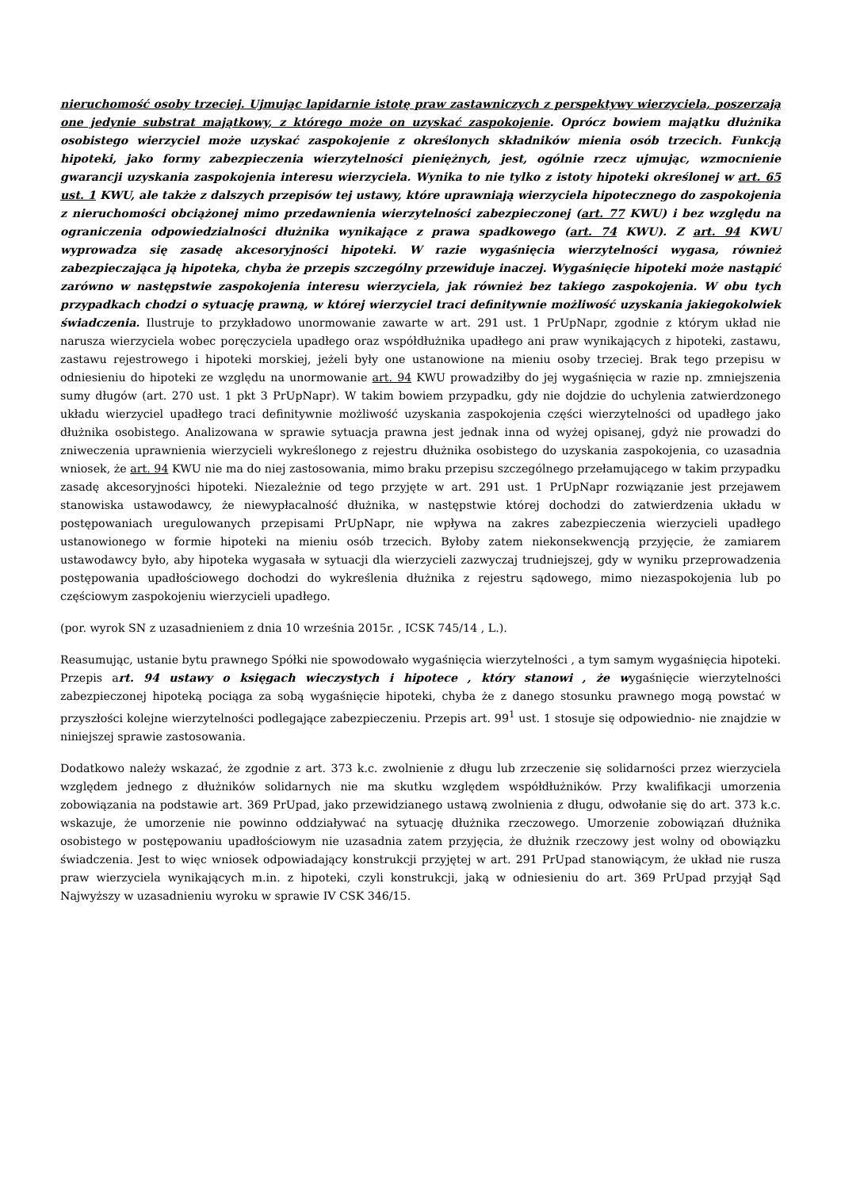nieruchomość osoby trzeciej. Ujmując lapidarnie istotę praw zastawniczych z perspektywy wierzyciela, poszerzają one jedynie substrat majątkowy, z którego może on uzyskać zaspokojenie. Oprócz bowiem majątku dłużnika osobistego wierzyciel może uzyskać zaspokojenie z określonych składników mienia osób trzecich. Funkcją hipoteki, jako formy zabezpieczenia wierzytelności pieniężnych, jest, ogólnie rzecz ujmując, wzmocnienie gwarancji uzyskania zaspokojenia interesu wierzyciela. Wynika to nie tylko z istoty hipoteki określonej w art. 65 ust. 1 KWU, ale także z dalszych przepisów tej ustawy, które uprawniają wierzyciela hipotecznego do zaspokojenia z nieruchomości obciążonej mimo przedawnienia wierzytelności zabezpieczonej (art. 77 KWU) i bez względu na ograniczenia odpowiedzialności dłużnika wynikające z prawa spadkowego (art. 74 KWU). Z art. 94 KWU wyprowadza się zasadę akcesoryjności hipoteki. W razie wygaśnięcia wierzytelności wygasa, również zabezpieczająca ją hipoteka, chyba że przepis szczególny przewiduje inaczej. Wygaśnięcie hipoteki może nastąpić zarówno w następstwie zaspokojenia interesu wierzyciela, jak również bez takiego zaspokojenia. W obu tych przypadkach chodzi o sytuację prawną, w której wierzyciel traci definitywnie możliwość uzyskania jakiegokolwiek świadczenia. Ilustruje to przykładowo unormowanie zawarte w art. 291 ust. 1 PrUpNapr, zgodnie z którym układ nie narusza wierzyciela wobec poręczyciela upadłego oraz współdłużnika upadłego ani praw wynikających z hipoteki, zastawu, zastawu rejestrowego i hipoteki morskiej, jeżeli były one ustanowione na mieniu osoby trzeciej. Brak tego przepisu w odniesieniu do hipoteki ze względu na unormowanie art. 94 KWU prowadziłby do jej wygaśnięcia w razie np. zmniejszenia sumy długów (art. 270 ust. 1 pkt 3 PrUpNapr). W takim bowiem przypadku, gdy nie dojdzie do uchylenia zatwierdzonego układu wierzyciel upadłego traci definitywnie możliwość uzyskania zaspokojenia części wierzytelności od upadłego jako dłużnika osobistego. Analizowana w sprawie sytuacja prawna jest jednak inna od wyżej opisanej, gdyż nie prowadzi do zniweczenia uprawnienia wierzycieli wykreślonego z rejestru dłużnika osobistego do uzyskania zaspokojenia, co uzasadnia wniosek, że art. 94 KWU nie ma do niej zastosowania, mimo braku przepisu szczególnego przełamującego w takim przypadku zasadę akcesoryjności hipoteki. Niezależnie od tego przyjęte w art. 291 ust. 1 PrUpNapr rozwiązanie jest przejawem stanowiska ustawodawcy, że niewypłacalność dłużnika, w następstwie której dochodzi do zatwierdzenia układu w postępowaniach uregulowanych przepisami PrUpNapr, nie wpływa na zakres zabezpieczenia wierzycieli upadłego ustanowionego w formie hipoteki na mieniu osób trzecich. Byłoby zatem niekonsekwencją przyjęcie, że zamiarem ustawodawcy było, aby hipoteka wygasała w sytuacji dla wierzycieli zazwyczaj trudniejszej, gdy w wyniku przeprowadzenia postępowania upadłościowego dochodzi do wykreślenia dłużnika z rejestru sądowego, mimo niezaspokojenia lub po częściowym zaspokojeniu wierzycieli upadłego.
(por. wyrok SN z uzasadnieniem z dnia 10 września 2015r. , ICSK 745/14 , L.).
Reasumując, ustanie bytu prawnego Spółki nie spowodowało wygaśnięcia wierzytelności , a tym samym wygaśnięcia hipoteki. Przepis art. 94 ustawy o księgach wieczystych i hipotece , który stanowi , że wygaśnięcie wierzytelności zabezpieczonej hipoteką pociąga za sobą wygaśnięcie hipoteki, chyba że z danego stosunku prawnego mogą powstać w przyszłości kolejne wierzytelności podlegające zabezpieczeniu. Przepis art. 99<sup>1</sup> ust. 1 stosuje się odpowiednio- nie znajdzie w niniejszej sprawie zastosowania.
Dodatkowo należy wskazać, że zgodnie z art. 373 k.c. zwolnienie z długu lub zrzeczenie się solidarności przez wierzyciela względem jednego z dłużników solidarnych nie ma skutku względem współdłużników. Przy kwalifikacji umorzenia zobowiązania na podstawie art. 369 PrUpad, jako przewidzianego ustawą zwolnienia z długu, odwołanie się do art. 373 k.c. wskazuje, że umorzenie nie powinno oddziaływać na sytuację dłużnika rzeczowego. Umorzenie zobowiązań dłużnika osobistego w postępowaniu upadłościowym nie uzasadnia zatem przyjęcia, że dłużnik rzeczowy jest wolny od obowiązku świadczenia. Jest to więc wniosek odpowiadający konstrukcji przyjętej w art. 291 PrUpad stanowiącym, że układ nie rusza praw wierzyciela wynikających m.in. z hipoteki, czyli konstrukcji, jaką w odniesieniu do art. 369 PrUpad przyjął Sąd Najwyższy w uzasadnieniu wyroku w sprawie IV CSK 346/15.